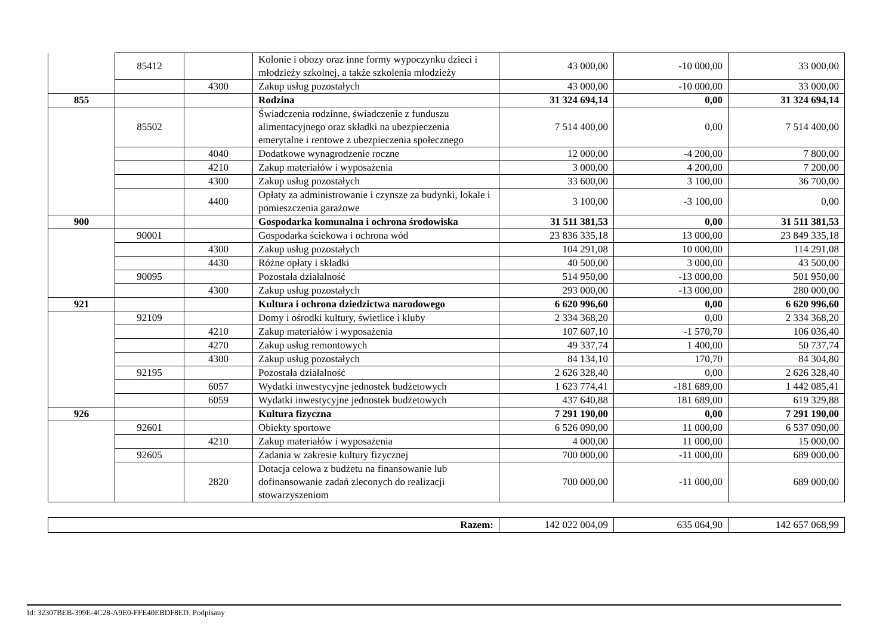| | 85412 | | Kolonie i obozy oraz inne formy wypoczynku dzieci i młodzieży szkolnej, a także szkolenia młodzieży | 43 000,00 | -10 000,00 | 33 000,00 |
| | | 4300 | Zakup usług pozostałych | 43 000,00 | -10 000,00 | 33 000,00 |
| 855 | | | Rodzina | 31 324 694,14 | 0,00 | 31 324 694,14 |
| | 85502 | | Świadczenia rodzinne, świadczenie z funduszu alimentacyjnego oraz składki na ubezpieczenia emerytalne i rentowe z ubezpieczenia społecznego | 7 514 400,00 | 0,00 | 7 514 400,00 |
| | | 4040 | Dodatkowe wynagrodzenie roczne | 12 000,00 | -4 200,00 | 7 800,00 |
| | | 4210 | Zakup materiałów i wyposażenia | 3 000,00 | 4 200,00 | 7 200,00 |
| | | 4300 | Zakup usług pozostałych | 33 600,00 | 3 100,00 | 36 700,00 |
| | | 4400 | Opłaty za administrowanie i czynsze za budynki, lokale i pomieszczenia garażowe | 3 100,00 | -3 100,00 | 0,00 |
| 900 | | | Gospodarka komunalna i ochrona środowiska | 31 511 381,53 | 0,00 | 31 511 381,53 |
| | 90001 | | Gospodarka ściekowa i ochrona wód | 23 836 335,18 | 13 000,00 | 23 849 335,18 |
| | | 4300 | Zakup usług pozostałych | 104 291,08 | 10 000,00 | 114 291,08 |
| | | 4430 | Różne opłaty i składki | 40 500,00 | 3 000,00 | 43 500,00 |
| | 90095 | | Pozostała działalność | 514 950,00 | -13 000,00 | 501 950,00 |
| | | 4300 | Zakup usług pozostałych | 293 000,00 | -13 000,00 | 280 000,00 |
| 921 | | | Kultura i ochrona dziedzictwa narodowego | 6 620 996,60 | 0,00 | 6 620 996,60 |
| | 92109 | | Domy i ośrodki kultury, świetlice i kluby | 2 334 368,20 | 0,00 | 2 334 368,20 |
| | | 4210 | Zakup materiałów i wyposażenia | 107 607,10 | -1 570,70 | 106 036,40 |
| | | 4270 | Zakup usług remontowych | 49 337,74 | 1 400,00 | 50 737,74 |
| | | 4300 | Zakup usług pozostałych | 84 134,10 | 170,70 | 84 304,80 |
| | 92195 | | Pozostała działalność | 2 626 328,40 | 0,00 | 2 626 328,40 |
| | | 6057 | Wydatki inwestycyjne jednostek budżetowych | 1 623 774,41 | -181 689,00 | 1 442 085,41 |
| | | 6059 | Wydatki inwestycyjne jednostek budżetowych | 437 640,88 | 181 689,00 | 619 329,88 |
| 926 | | | Kultura fizyczna | 7 291 190,00 | 0,00 | 7 291 190,00 |
| | 92601 | | Obiekty sportowe | 6 526 090,00 | 11 000,00 | 6 537 090,00 |
| | | 4210 | Zakup materiałów i wyposażenia | 4 000,00 | 11 000,00 | 15 000,00 |
| | 92605 | | Zadania w zakresie kultury fizycznej | 700 000,00 | -11 000,00 | 689 000,00 |
| | | 2820 | Dotacja celowa z budżetu na finansowanie lub dofinansowanie zadań zleconych do realizacji stowarzyszeniom | 700 000,00 | -11 000,00 | 689 000,00 |
| Razem: | 142 022 004,09 | 635 064,90 | 142 657 068,99 |
Id: 32307BEB-399E-4C28-A9E0-FFE40EBDF8ED. Podpisany